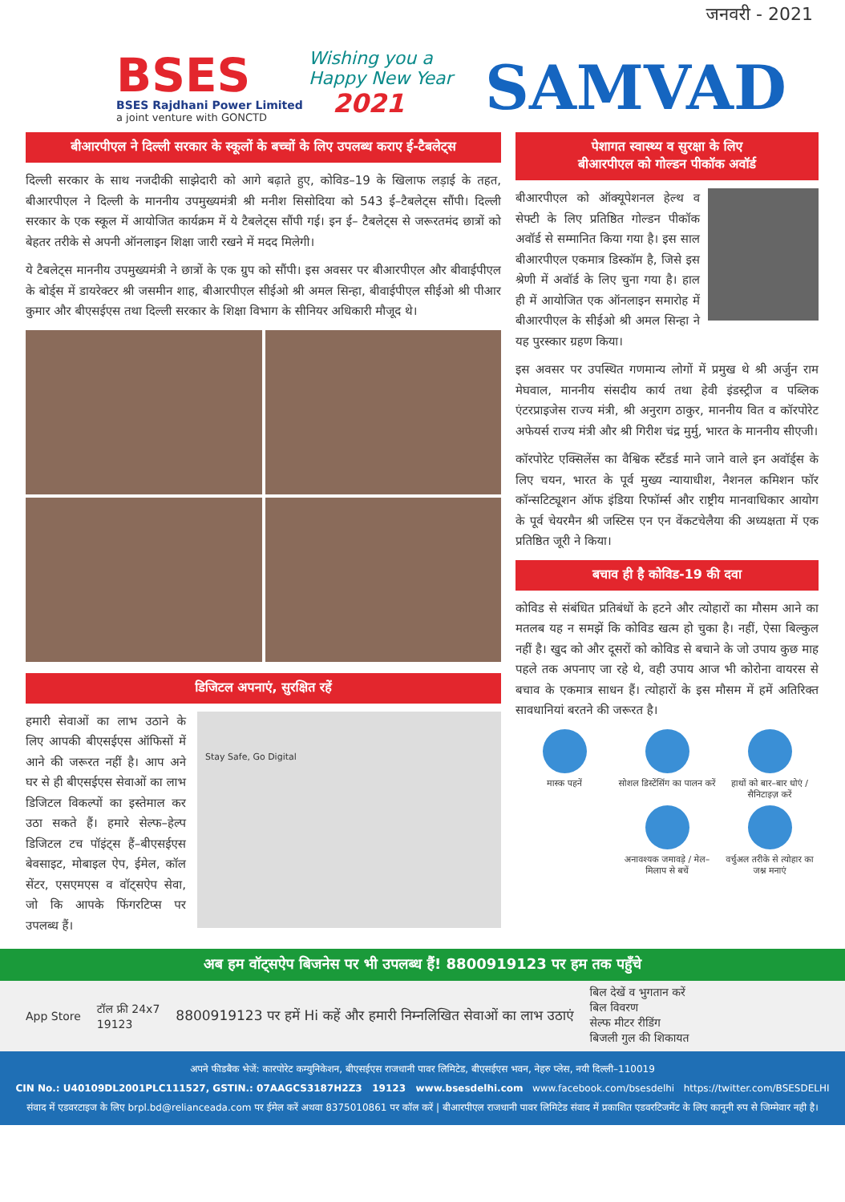जनवरी - 2021
BSES
BSES Rajdhani Power Limited
a joint venture with GONCTD
Wishing you a
Happy New Year
2021
SAMVAD
बीआरपीएल ने दिल्ली सरकार के स्कूलों के बच्चों के लिए उपलब्ध कराए ई-टैबलेट्स
दिल्ली सरकार के साथ नजदीकी साझेदारी को आगे बढ़ाते हुए, कोविड–19 के खिलाफ लड़ाई के तहत, बीआरपीएल ने दिल्ली के माननीय उपमुख्यमंत्री श्री मनीश सिसोदिया को 543 ई–टैबलेट्स सौंपी। दिल्ली सरकार के एक स्कूल में आयोजित कार्यक्रम में ये टैबलेट्स सौंपी गई। इन ई– टैबलेट्स से जरूरतमंद छात्रों को बेहतर तरीके से अपनी ऑनलाइन शिक्षा जारी रखने में मदद मिलेगी।
ये टैबलेट्स माननीय उपमुख्यमंत्री ने छात्रों के एक ग्रुप को सौंपी। इस अवसर पर बीआरपीएल और बीवाईपीएल के बोर्ड्स में डायरेक्टर श्री जसमीन शाह, बीआरपीएल सीईओ श्री अमल सिन्हा, बीवाईपीएल सीईओ श्री पीआर कुमार और बीएसईएस तथा दिल्ली सरकार के शिक्षा विभाग के सीनियर अधिकारी मौजूद थे।
डिजिटल अपनाएं, सुरक्षित रहें
हमारी सेवाओं का लाभ उठाने के लिए आपकी बीएसईएस ऑफिसों में आने की जरूरत नहीं है। आप अने घर से ही बीएसईएस सेवाओं का लाभ डिजिटल विकल्पों का इस्तेमाल कर उठा सकते हैं। हमारे सेल्फ–हेल्प डिजिटल टच पॉइंट्स हैं–बीएसईएस बेवसाइट, मोबाइल ऐप, ईमेल, कॉल सेंटर, एसएमएस व वॉट्सऐप सेवा, जो कि आपके फिंगरटिप्स पर उपलब्ध हैं।
Stay Safe, Go Digital
पेशागत स्वास्थ्य व सुरक्षा के लिए
बीआरपीएल को गोल्डन पीकॉक अवॉर्ड
बीआरपीएल को ऑक्यूपेशनल हेल्थ व सेफ्टी के लिए प्रतिष्ठित गोल्डन पीकॉक अवॉर्ड से सम्मानित किया गया है। इस साल बीआरपीएल एकमात्र डिस्कॉम है, जिसे इस श्रेणी में अवॉर्ड के लिए चुना गया है। हाल ही में आयोजित एक ऑनलाइन समारोह में बीआरपीएल के सीईओ श्री अमल सिन्हा ने यह पुरस्कार ग्रहण किया।
इस अवसर पर उपस्थित गणमान्य लोगों में प्रमुख थे श्री अर्जुन राम मेघवाल, माननीय संसदीय कार्य तथा हेवी इंडस्ट्रीज व पब्लिक एंटरप्राइजेस राज्य मंत्री, श्री अनुराग ठाकुर, माननीय वित व कॉरपोरेट अफेयर्स राज्य मंत्री और श्री गिरीश चंद्र मुर्मु, भारत के माननीय सीएजी।
कॉरपोरेट एक्सिलेंस का वैश्विक स्टैंडर्ड माने जाने वाले इन अवॉर्ड्स के लिए चयन, भारत के पूर्व मुख्य न्यायाधीश, नैशनल कमिशन फॉर कॉन्सटिट्यूशन ऑफ इंडिया रिफॉर्म्स और राष्ट्रीय मानवाधिकार आयोग के पूर्व चेयरमैन श्री जस्टिस एन एन वेंकटचेलैया की अध्यक्षता में एक प्रतिष्ठित जूरी ने किया।
बचाव ही है कोविड-19 की दवा
कोविड से संबंधित प्रतिबंधों के हटने और त्योहारों का मौसम आने का मतलब यह न समझें कि कोविड खत्म हो चुका है। नहीं, ऐसा बिल्कुल नहीं है। खुद को और दूसरों को कोविड से बचाने के जो उपाय कुछ माह पहले तक अपनाए जा रहे थे, वही उपाय आज भी कोरोना वायरस से बचाव के एकमात्र साधन हैं। त्योहारों के इस मौसम में हमें अतिरिक्त सावधानियां बरतने की जरूरत है।
मास्क पहनें
सोशल डिस्टेंसिंग का पालन करें
हाथों को बार–बार धोएं / सैनिटाइज़ करें
अनावश्यक जमावड़े / मेल–मिलाप से बचें
वर्चुअल तरीके से त्योहार का जश्न मनाएं
अब हम वॉट्सऐप बिजनेस पर भी उपलब्ध हैं! 8800919123 पर हम तक पहुँचे
App Store
टॉल फ्री 24x7
19123
8800919123 पर हमें Hi कहें और हमारी निम्नलिखित सेवाओं का लाभ उठाएं
बिल देखें व भुगतान करें
बिल विवरण
सेल्फ मीटर रीडिंग
बिजली गुल की शिकायत
अपने फीडबैक भेजें: कारपोरेट कम्युनिकेशन, बीएसईएस राजधानी पावर लिमिटेड, बीएसईएस भवन, नेहरु प्लेस, नयी दिल्ली–110019
CIN No.: U40109DL2001PLC111527, GSTIN.: 07AAGCS3187H2Z3 19123 www.bsesdelhi.com www.facebook.com/bsesdelhi https://twitter.com/BSESDELHI
संवाद में एडवरटाइज के लिए brpl.bd@relianceada.com पर ईमेल करें अथवा 8375010861 पर कॉल करें | बीआरपीएल राजधानी पावर लिमिटेड संवाद में प्रकाशित एडवरटिजमेंट के लिए कानूनी रुप से जिम्मेवार नही है।